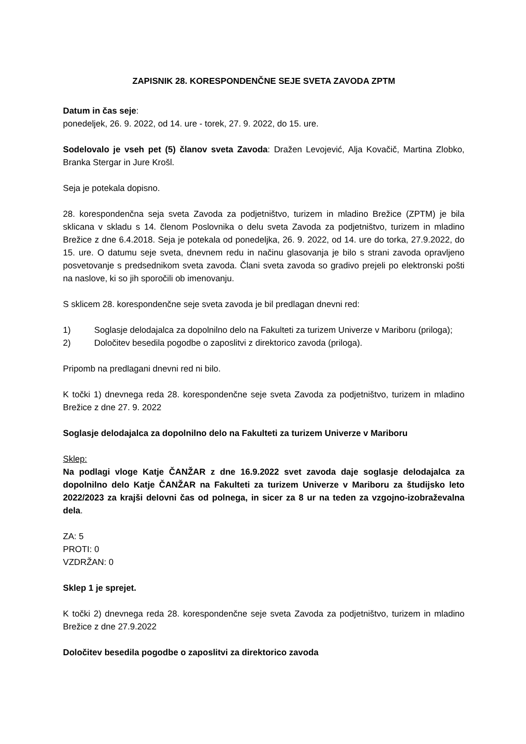ZAPISNIK 28. KORESPONDENČNE SEJE SVETA ZAVODA ZPTM
Datum in čas seje:
ponedeljek, 26. 9. 2022, od 14. ure - torek, 27. 9. 2022, do 15. ure.
Sodelovalo je vseh pet (5) članov sveta Zavoda: Dražen Levojević, Alja Kovačič, Martina Zlobko, Branka Stergar in Jure Krošl.
Seja je potekala dopisno.
28. korespondenčna seja sveta Zavoda za podjetništvo, turizem in mladino Brežice (ZPTM) je bila sklicana v skladu s 14. členom Poslovnika o delu sveta Zavoda za podjetništvo, turizem in mladino Brežice z dne 6.4.2018. Seja je potekala od ponedeljka, 26. 9. 2022, od 14. ure do torka, 27.9.2022, do 15. ure. O datumu seje sveta, dnevnem redu in načinu glasovanja je bilo s strani zavoda opravljeno posvetovanje s predsednikom sveta zavoda. Člani sveta zavoda so gradivo prejeli po elektronski pošti na naslove, ki so jih sporočili ob imenovanju.
S sklicem 28. korespondenčne seje sveta zavoda je bil predlagan dnevni red:
1) Soglasje delodajalca za dopolnilno delo na Fakulteti za turizem Univerze v Mariboru (priloga);
2) Določitev besedila pogodbe o zaposlitvi z direktorico zavoda (priloga).
Pripomb na predlagani dnevni red ni bilo.
K točki 1) dnevnega reda 28. korespondenčne seje sveta Zavoda za podjetništvo, turizem in mladino Brežice z dne 27. 9. 2022
Soglasje delodajalca za dopolnilno delo na Fakulteti za turizem Univerze v Mariboru
Sklep:
Na podlagi vloge Katje ČANŽAR z dne 16.9.2022 svet zavoda daje soglasje delodajalca za dopolnilno delo Katje ČANŽAR na Fakulteti za turizem Univerze v Mariboru za študijsko leto 2022/2023 za krajši delovni čas od polnega, in sicer za 8 ur na teden za vzgojno-izobraževalna dela.
ZA: 5
PROTI: 0
VZDRŽAN: 0
Sklep 1 je sprejet.
K točki 2) dnevnega reda 28. korespondenčne seje sveta Zavoda za podjetništvo, turizem in mladino Brežice z dne 27.9.2022
Določitev besedila pogodbe o zaposlitvi za direktorico zavoda